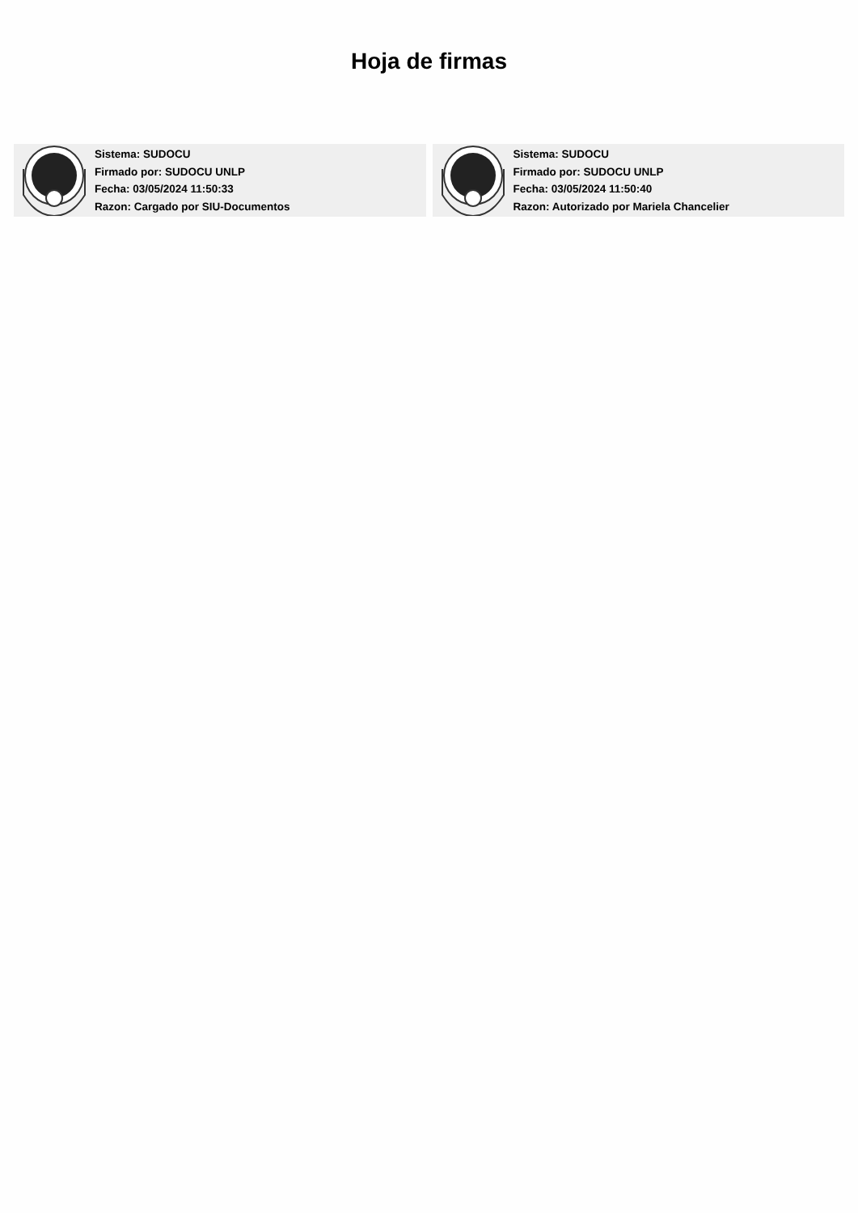Hoja de firmas
Sistema: SUDOCU
Firmado por: SUDOCU UNLP
Fecha: 03/05/2024 11:50:33
Razon: Cargado por SIU-Documentos
Sistema: SUDOCU
Firmado por: SUDOCU UNLP
Fecha: 03/05/2024 11:50:40
Razon: Autorizado por Mariela Chancelier